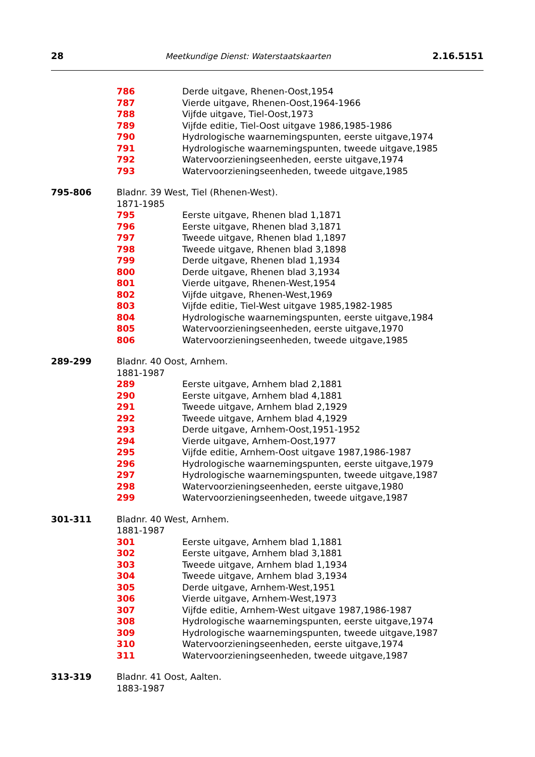28 Meetkundige Dienst: Waterstaatskaarten 2.16.5151
786 Derde uitgave, Rhenen-Oost,1954
787 Vierde uitgave, Rhenen-Oost,1964-1966
788 Vijfde uitgave, Tiel-Oost,1973
789 Vijfde editie, Tiel-Oost uitgave 1986,1985-1986
790 Hydrologische waarnemingspunten, eerste uitgave,1974
791 Hydrologische waarnemingspunten, tweede uitgave,1985
792 Watervoorzieningseenheden, eerste uitgave,1974
793 Watervoorzieningseenheden, tweede uitgave,1985
795-806 Bladnr. 39 West, Tiel (Rhenen-West).
1871-1985
795 Eerste uitgave, Rhenen blad 1,1871
796 Eerste uitgave, Rhenen blad 3,1871
797 Tweede uitgave, Rhenen blad 1,1897
798 Tweede uitgave, Rhenen blad 3,1898
799 Derde uitgave, Rhenen blad 1,1934
800 Derde uitgave, Rhenen blad 3,1934
801 Vierde uitgave, Rhenen-West,1954
802 Vijfde uitgave, Rhenen-West,1969
803 Vijfde editie, Tiel-West uitgave 1985,1982-1985
804 Hydrologische waarnemingspunten, eerste uitgave,1984
805 Watervoorzieningseenheden, eerste uitgave,1970
806 Watervoorzieningseenheden, tweede uitgave,1985
289-299 Bladnr. 40 Oost, Arnhem.
1881-1987
289 Eerste uitgave, Arnhem blad 2,1881
290 Eerste uitgave, Arnhem blad 4,1881
291 Tweede uitgave, Arnhem blad 2,1929
292 Tweede uitgave, Arnhem blad 4,1929
293 Derde uitgave, Arnhem-Oost,1951-1952
294 Vierde uitgave, Arnhem-Oost,1977
295 Vijfde editie, Arnhem-Oost uitgave 1987,1986-1987
296 Hydrologische waarnemingspunten, eerste uitgave,1979
297 Hydrologische waarnemingspunten, tweede uitgave,1987
298 Watervoorzieningseenheden, eerste uitgave,1980
299 Watervoorzieningseenheden, tweede uitgave,1987
301-311 Bladnr. 40 West, Arnhem.
1881-1987
301 Eerste uitgave, Arnhem blad 1,1881
302 Eerste uitgave, Arnhem blad 3,1881
303 Tweede uitgave, Arnhem blad 1,1934
304 Tweede uitgave, Arnhem blad 3,1934
305 Derde uitgave, Arnhem-West,1951
306 Vierde uitgave, Arnhem-West,1973
307 Vijfde editie, Arnhem-West uitgave 1987,1986-1987
308 Hydrologische waarnemingspunten, eerste uitgave,1974
309 Hydrologische waarnemingspunten, tweede uitgave,1987
310 Watervoorzieningseenheden, eerste uitgave,1974
311 Watervoorzieningseenheden, tweede uitgave,1987
313-319 Bladnr. 41 Oost, Aalten.
1883-1987